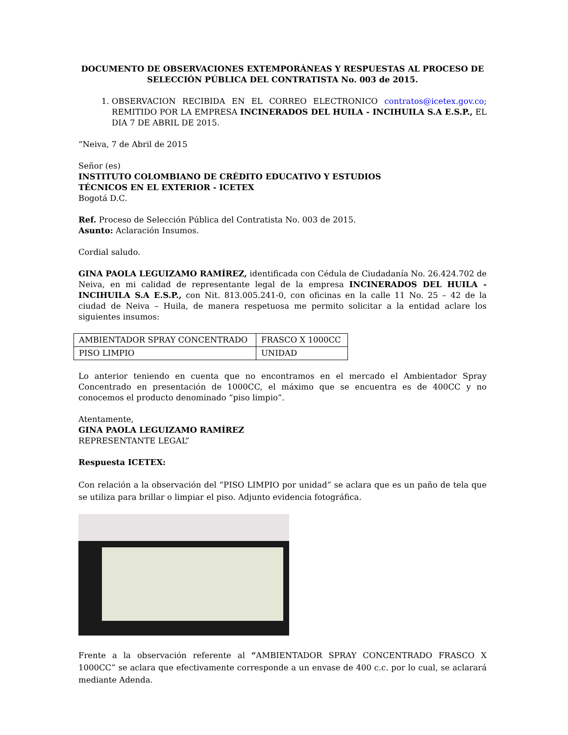DOCUMENTO DE OBSERVACIONES EXTEMPORÁNEAS Y RESPUESTAS AL PROCESO DE SELECCIÓN PÚBLICA DEL CONTRATISTA No. 003 de 2015.
1. OBSERVACION RECIBIDA EN EL CORREO ELECTRONICO contratos@icetex.gov.co; REMITIDO POR LA EMPRESA INCINERADOS DEL HUILA - INCIHUILA S.A E.S.P., EL DIA 7 DE ABRIL DE 2015.
“Neiva, 7 de Abril de 2015
Señor (es)
INSTITUTO COLOMBIANO DE CRÉDITO EDUCATIVO Y ESTUDIOS
TÉCNICOS EN EL EXTERIOR - ICETEX
Bogotá D.C.
Ref. Proceso de Selección Pública del Contratista No. 003 de 2015.
Asunto: Aclaración Insumos.
Cordial saludo.
GINA PAOLA LEGUIZAMO RAMÍREZ, identificada con Cédula de Ciudadanía No. 26.424.702 de Neiva, en mi calidad de representante legal de la empresa INCINERADOS DEL HUILA - INCIHUILA S.A E.S.P., con Nit. 813.005.241-0, con oficinas en la calle 11 No. 25 – 42 de la ciudad de Neiva – Huila, de manera respetuosa me permito solicitar a la entidad aclare los siguientes insumos:
| AMBIENTADOR SPRAY CONCENTRADO | FRASCO X 1000CC |
| PISO LIMPIO | UNIDAD |
Lo anterior teniendo en cuenta que no encontramos en el mercado el Ambientador Spray Concentrado en presentación de 1000CC, el máximo que se encuentra es de 400CC y no conocemos el producto denominado “piso limpio”.
Atentamente,
GINA PAOLA LEGUIZAMO RAMÍREZ
REPRESENTANTE LEGAL”
Respuesta ICETEX:
Con relación a la observación del “PISO LIMPIO por unidad” se aclara que es un paño de tela que se utiliza para brillar o limpiar el piso. Adjunto evidencia fotográfica.
Frente a la observación referente al “AMBIENTADOR SPRAY CONCENTRADO FRASCO X 1000CC” se aclara que efectivamente corresponde a un envase de 400 c.c. por lo cual, se aclarará mediante Adenda.